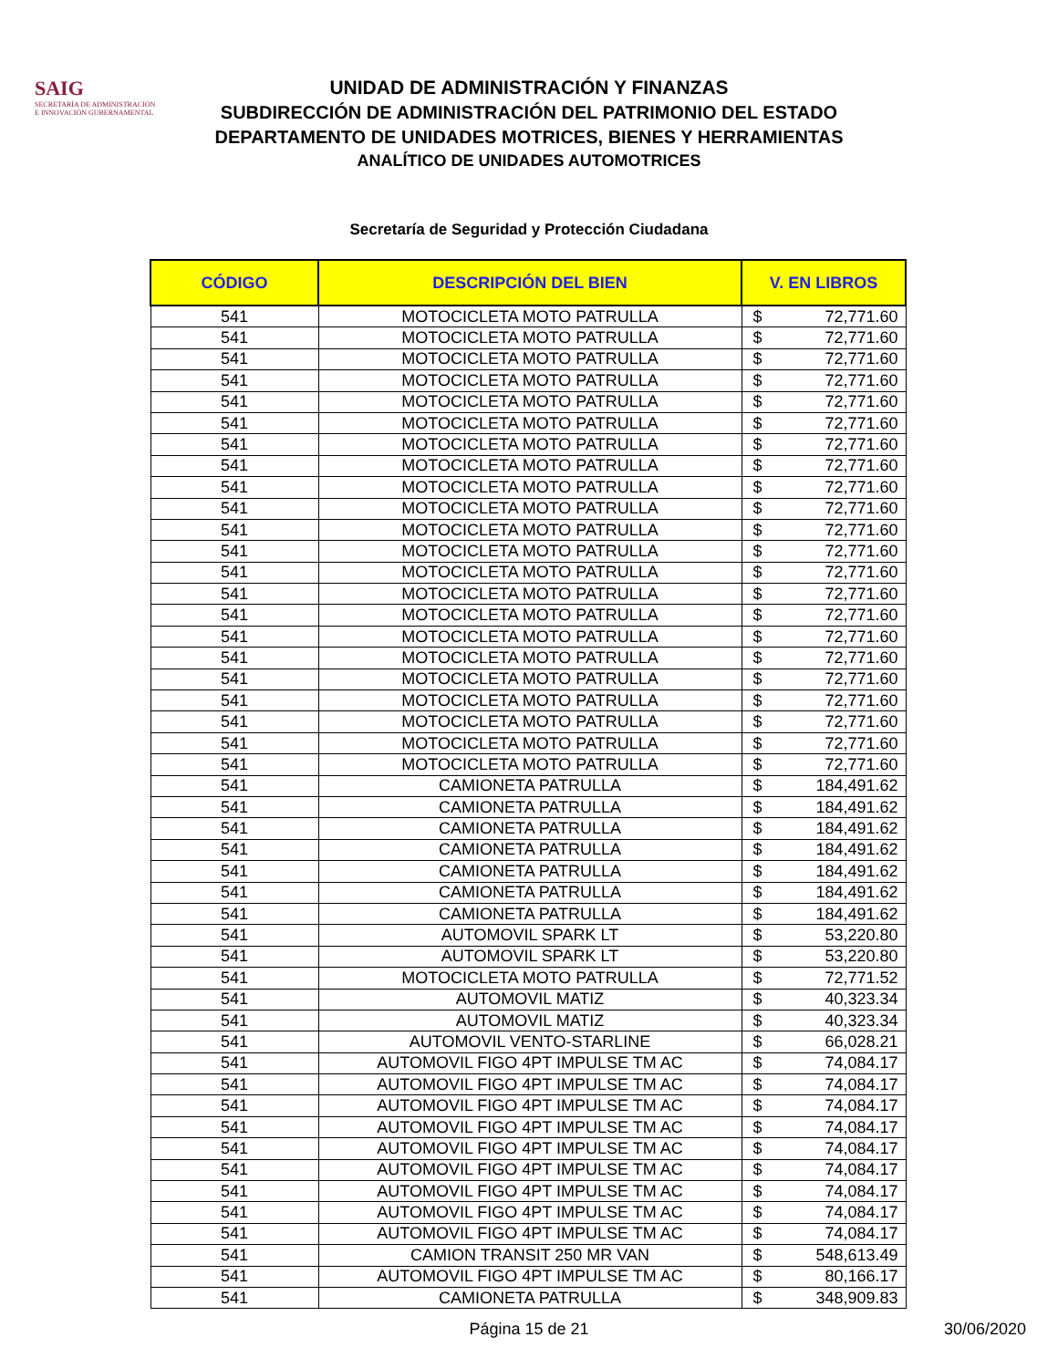SAIG
SECRETARÍA DE ADMINISTRACIÓN
E INNOVACIÓN GUBERNAMENTAL
UNIDAD DE ADMINISTRACIÓN Y FINANZAS
SUBDIRECCIÓN DE ADMINISTRACIÓN DEL PATRIMONIO DEL ESTADO
DEPARTAMENTO DE UNIDADES MOTRICES, BIENES Y HERRAMIENTAS
ANALÍTICO DE UNIDADES AUTOMOTRICES
Secretaría de Seguridad y Protección Ciudadana
| CÓDIGO | DESCRIPCIÓN DEL BIEN | V. EN LIBROS | |
| --- | --- | --- | --- |
| 541 | MOTOCICLETA MOTO PATRULLA | $ | 72,771.60 |
| 541 | MOTOCICLETA MOTO PATRULLA | $ | 72,771.60 |
| 541 | MOTOCICLETA MOTO PATRULLA | $ | 72,771.60 |
| 541 | MOTOCICLETA MOTO PATRULLA | $ | 72,771.60 |
| 541 | MOTOCICLETA MOTO PATRULLA | $ | 72,771.60 |
| 541 | MOTOCICLETA MOTO PATRULLA | $ | 72,771.60 |
| 541 | MOTOCICLETA MOTO PATRULLA | $ | 72,771.60 |
| 541 | MOTOCICLETA MOTO PATRULLA | $ | 72,771.60 |
| 541 | MOTOCICLETA MOTO PATRULLA | $ | 72,771.60 |
| 541 | MOTOCICLETA MOTO PATRULLA | $ | 72,771.60 |
| 541 | MOTOCICLETA MOTO PATRULLA | $ | 72,771.60 |
| 541 | MOTOCICLETA MOTO PATRULLA | $ | 72,771.60 |
| 541 | MOTOCICLETA MOTO PATRULLA | $ | 72,771.60 |
| 541 | MOTOCICLETA MOTO PATRULLA | $ | 72,771.60 |
| 541 | MOTOCICLETA MOTO PATRULLA | $ | 72,771.60 |
| 541 | MOTOCICLETA MOTO PATRULLA | $ | 72,771.60 |
| 541 | MOTOCICLETA MOTO PATRULLA | $ | 72,771.60 |
| 541 | MOTOCICLETA MOTO PATRULLA | $ | 72,771.60 |
| 541 | MOTOCICLETA MOTO PATRULLA | $ | 72,771.60 |
| 541 | MOTOCICLETA MOTO PATRULLA | $ | 72,771.60 |
| 541 | MOTOCICLETA MOTO PATRULLA | $ | 72,771.60 |
| 541 | MOTOCICLETA MOTO PATRULLA | $ | 72,771.60 |
| 541 | CAMIONETA PATRULLA | $ | 184,491.62 |
| 541 | CAMIONETA PATRULLA | $ | 184,491.62 |
| 541 | CAMIONETA PATRULLA | $ | 184,491.62 |
| 541 | CAMIONETA PATRULLA | $ | 184,491.62 |
| 541 | CAMIONETA PATRULLA | $ | 184,491.62 |
| 541 | CAMIONETA PATRULLA | $ | 184,491.62 |
| 541 | CAMIONETA PATRULLA | $ | 184,491.62 |
| 541 | AUTOMOVIL SPARK LT | $ | 53,220.80 |
| 541 | AUTOMOVIL SPARK LT | $ | 53,220.80 |
| 541 | MOTOCICLETA MOTO PATRULLA | $ | 72,771.52 |
| 541 | AUTOMOVIL MATIZ | $ | 40,323.34 |
| 541 | AUTOMOVIL MATIZ | $ | 40,323.34 |
| 541 | AUTOMOVIL VENTO-STARLINE | $ | 66,028.21 |
| 541 | AUTOMOVIL FIGO 4PT IMPULSE TM AC | $ | 74,084.17 |
| 541 | AUTOMOVIL FIGO 4PT IMPULSE TM AC | $ | 74,084.17 |
| 541 | AUTOMOVIL FIGO 4PT IMPULSE TM AC | $ | 74,084.17 |
| 541 | AUTOMOVIL FIGO 4PT IMPULSE TM AC | $ | 74,084.17 |
| 541 | AUTOMOVIL FIGO 4PT IMPULSE TM AC | $ | 74,084.17 |
| 541 | AUTOMOVIL FIGO 4PT IMPULSE TM AC | $ | 74,084.17 |
| 541 | AUTOMOVIL FIGO 4PT IMPULSE TM AC | $ | 74,084.17 |
| 541 | AUTOMOVIL FIGO 4PT IMPULSE TM AC | $ | 74,084.17 |
| 541 | AUTOMOVIL FIGO 4PT IMPULSE TM AC | $ | 74,084.17 |
| 541 | CAMION TRANSIT 250 MR VAN | $ | 548,613.49 |
| 541 | AUTOMOVIL FIGO 4PT IMPULSE TM AC | $ | 80,166.17 |
| 541 | CAMIONETA PATRULLA | $ | 348,909.83 |
Página 15 de 21
30/06/2020